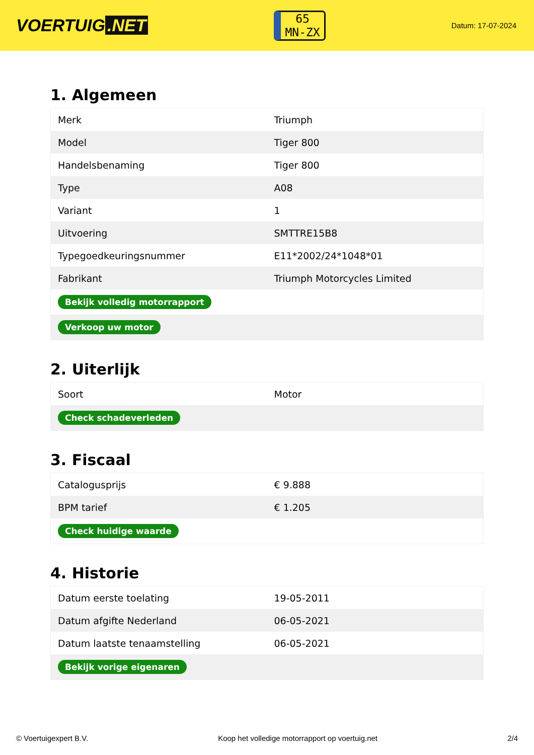VOERTUIG.NET
65
MN-ZX
Datum: 17-07-2024
1. Algemeen
| Merk | Triumph |
| Model | Tiger 800 |
| Handelsbenaming | Tiger 800 |
| Type | A08 |
| Variant | 1 |
| Uitvoering | SMTTRE15B8 |
| Typegoedkeuringsnummer | E11*2002/24*1048*01 |
| Fabrikant | Triumph Motorcycles Limited |
| Bekijk volledig motorrapport | |
| Verkoop uw motor | |
2. Uiterlijk
| Soort | Motor |
| Check schadeverleden | |
3. Fiscaal
| Catalogusprijs | € 9.888 |
| BPM tarief | € 1.205 |
| Check huidige waarde | |
4. Historie
| Datum eerste toelating | 19-05-2011 |
| Datum afgifte Nederland | 06-05-2021 |
| Datum laatste tenaamstelling | 06-05-2021 |
| Bekijk vorige eigenaren | |
© Voertuigexpert B.V. Koop het volledige motorrapport op voertuig.net 2/4